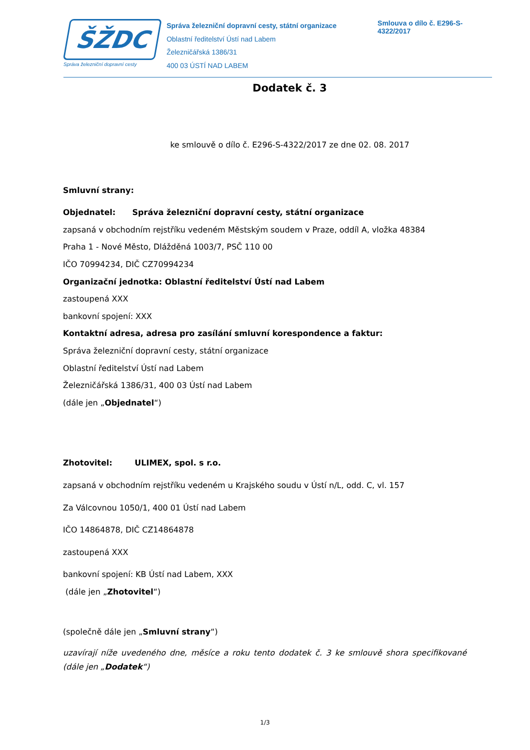ŠŽDC
Správa železniční dopravní cesty
Správa železniční dopravní cesty, státní organizace
Oblastní ředitelství Ústí nad Labem
Železničářská 1386/31
400 03 ÚSTÍ NAD LABEM
Smlouva o dílo č. E296-S-4322/2017
Dodatek č. 3
ke smlouvě o dílo č. E296-S-4322/2017 ze dne 02. 08. 2017
Smluvní strany:
Objednatel: Správa železniční dopravní cesty, státní organizace
zapsaná v obchodním rejstříku vedeném Městským soudem v Praze, oddíl A, vložka 48384
Praha 1 - Nové Město, Dlážděná 1003/7, PSČ 110 00
IČO 70994234, DIČ CZ70994234
Organizační jednotka: Oblastní ředitelství Ústí nad Labem
zastoupená XXX
bankovní spojení: XXX
Kontaktní adresa, adresa pro zasílání smluvní korespondence a faktur:
Správa železniční dopravní cesty, státní organizace
Oblastní ředitelství Ústí nad Labem
Železničářská 1386/31, 400 03 Ústí nad Labem
(dále jen „Objednatel“)
Zhotovitel: ULIMEX, spol. s r.o.
zapsaná v obchodním rejstříku vedeném u Krajského soudu v Ústí n/L, odd. C, vl. 157
Za Válcovnou 1050/1, 400 01 Ústí nad Labem
IČO 14864878, DIČ CZ14864878
zastoupená XXX
bankovní spojení: KB Ústí nad Labem, XXX
(dále jen „Zhotovitel“)
(společně dále jen „Smluvní strany“)
uzavírají níže uvedeného dne, měsíce a roku tento dodatek č. 3 ke smlouvě shora specifikované (dále jen „Dodatek“)
1/3